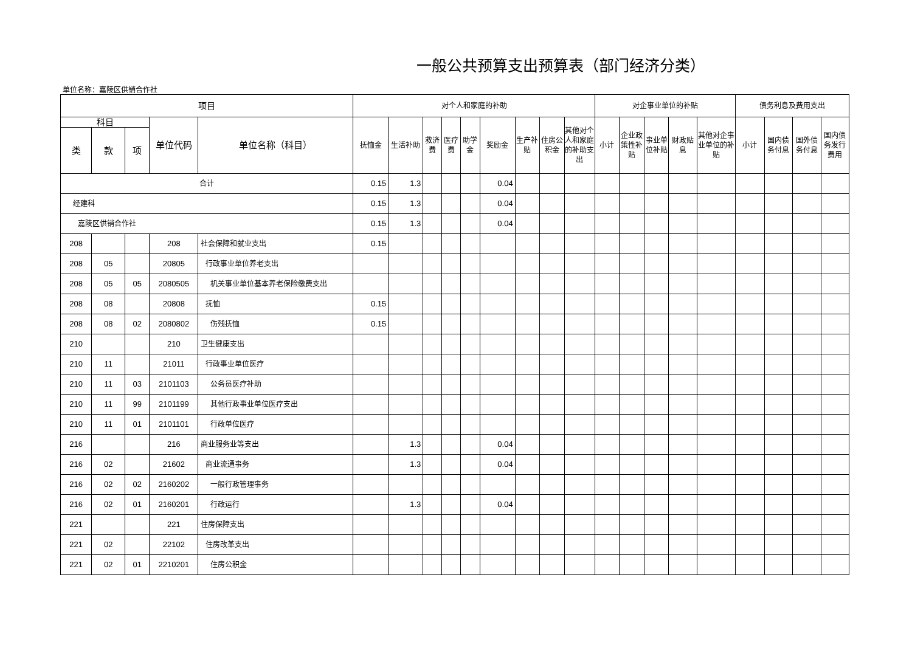一般公共预算支出预算表（部门经济分类）
单位名称：嘉陵区供销合作社
| 项目 | | | | | 对个人和家庭的补助 | | | | | | | | | 对企事业单位的补贴 | | | | | 债务利息及费用支出 | | | |
| --- | --- | --- | --- | --- | --- | --- | --- | --- | --- | --- | --- | --- | --- | --- | --- | --- | --- | --- | --- | --- | --- | --- |
| 科目 | | | 单位代码 | 单位名称（科目） | 抚恤金 | 生活补助 | 救济费 | 医疗费 | 助学金 | 奖励金 | 生产补贴 | 住房公积金 | 其他对个人和家庭的补助支出 | 小计 | 企业政策性补贴 | 事业单位补贴 | 财政贴息 | 其他对企事业单位的补贴 | 小计 | 国内债务付息 | 国外债务付息 | 国内债务发行费用 |
| 类 | 款 | 项 | | | | | | | | | | | | | | | | | | | | |
| 合计 | | | | | 0.15 | 1.3 | | | | 0.04 | | | | | | | | | | | | |
| 经建科 | | | | | 0.15 | 1.3 | | | | 0.04 | | | | | | | | | | | | |
| 嘉陵区供销合作社 | | | | | 0.15 | 1.3 | | | | 0.04 | | | | | | | | | | | | |
| 208 | | | 208 | 社会保障和就业支出 | 0.15 | | | | | | | | | | | | | | | | | |
| 208 | 05 | | 20805 | 行政事业单位养老支出 | | | | | | | | | | | | | | | | | | |
| 208 | 05 | 05 | 2080505 | 机关事业单位基本养老保险缴费支出 | | | | | | | | | | | | | | | | | | |
| 208 | 08 | | 20808 | 抚恤 | 0.15 | | | | | | | | | | | | | | | | | |
| 208 | 08 | 02 | 2080802 | 伤残抚恤 | 0.15 | | | | | | | | | | | | | | | | | |
| 210 | | | 210 | 卫生健康支出 | | | | | | | | | | | | | | | | | | |
| 210 | 11 | | 21011 | 行政事业单位医疗 | | | | | | | | | | | | | | | | | | |
| 210 | 11 | 03 | 2101103 | 公务员医疗补助 | | | | | | | | | | | | | | | | | | |
| 210 | 11 | 99 | 2101199 | 其他行政事业单位医疗支出 | | | | | | | | | | | | | | | | | | |
| 210 | 11 | 01 | 2101101 | 行政单位医疗 | | | | | | | | | | | | | | | | | | |
| 216 | | | 216 | 商业服务业等支出 | | 1.3 | | | | 0.04 | | | | | | | | | | | | |
| 216 | 02 | | 21602 | 商业流通事务 | | 1.3 | | | | 0.04 | | | | | | | | | | | | |
| 216 | 02 | 02 | 2160202 | 一般行政管理事务 | | | | | | | | | | | | | | | | | | |
| 216 | 02 | 01 | 2160201 | 行政运行 | | 1.3 | | | | 0.04 | | | | | | | | | | | | |
| 221 | | | 221 | 住房保障支出 | | | | | | | | | | | | | | | | | | |
| 221 | 02 | | 22102 | 住房改革支出 | | | | | | | | | | | | | | | | | | |
| 221 | 02 | 01 | 2210201 | 住房公积金 | | | | | | | | | | | | | | | | | | |